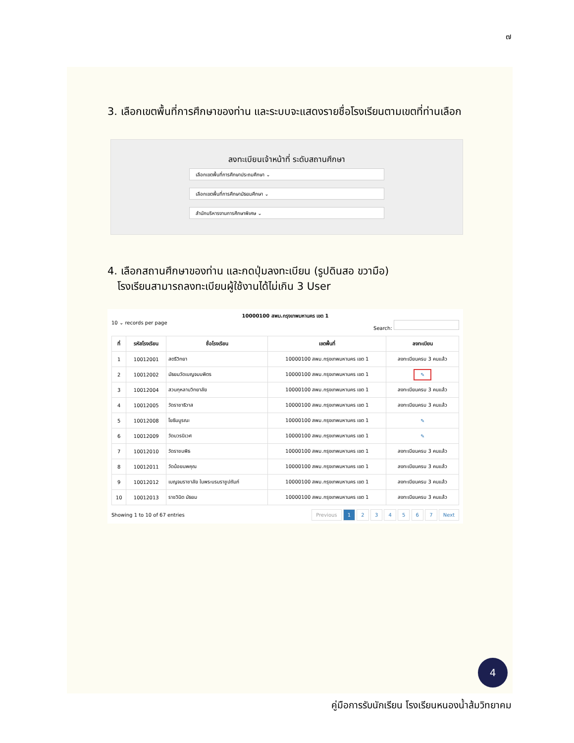๗
3. เลือกเขตพื้นที่การศึกษาของท่าน และระบบจะแสดงรายชื่อโรงเรียนตามเขตที่ท่านเลือก
ลงทะเบียนเจ้าหน้าที่ ระดับสถานศึกษา
เลือกเขตพื้นที่การศึกษาประถมศึกษา ⌄
เลือกเขตพื้นที่การศึกษามัธยมศึกษา ⌄
สำนักบริหารงานการศึกษาพิเศษ ⌄
4. เลือกสถานศึกษาของท่าน และกดปุ่มลงทะเบียน (รูปดินสอ ขวามือ)
โรงเรียนสามารถลงทะเบียนผู้ใช้งานได้ไม่เกิน 3 User
10000100 สพม.กรุงเทพมหานคร เขต 1
10 ⌄ records per page Search:
| ที่ | รหัสโรงเรียน | ชื่อโรงเรียน | เขตพื้นที่ | ลงทะเบียน |
| --- | --- | --- | --- | --- |
| 1 | 10012001 | สตรีวิทยา | 10000100 สพม.กรุงเทพมหานคร เขต 1 | ลงทะเบียนครบ 3 คนแล้ว |
| 2 | 10012002 | มัธยมวัดเบญจมบพิตร | 10000100 สพม.กรุงเทพมหานคร เขต 1 | ✎ |
| 3 | 10012004 | สวนกุหลาบวิทยาลัย | 10000100 สพม.กรุงเทพมหานคร เขต 1 | ลงทะเบียนครบ 3 คนแล้ว |
| 4 | 10012005 | วัดราชาธิวาส | 10000100 สพม.กรุงเทพมหานคร เขต 1 | ลงทะเบียนครบ 3 คนแล้ว |
| 5 | 10012008 | โยธินบูรณะ | 10000100 สพม.กรุงเทพมหานคร เขต 1 | ✎ |
| 6 | 10012009 | วัดบวรนิเวศ | 10000100 สพม.กรุงเทพมหานคร เขต 1 | ✎ |
| 7 | 10012010 | วัดราชบพิธ | 10000100 สพม.กรุงเทพมหานคร เขต 1 | ลงทะเบียนครบ 3 คนแล้ว |
| 8 | 10012011 | วัดน้อยนพคุณ | 10000100 สพม.กรุงเทพมหานคร เขต 1 | ลงทะเบียนครบ 3 คนแล้ว |
| 9 | 10012012 | เบญจมราชาลัย ในพระบรมราชูปถัมภ์ | 10000100 สพม.กรุงเทพมหานคร เขต 1 | ลงทะเบียนครบ 3 คนแล้ว |
| 10 | 10012013 | ราชวินิต มัธยม | 10000100 สพม.กรุงเทพมหานคร เขต 1 | ลงทะเบียนครบ 3 คนแล้ว |
Showing 1 to 10 of 67 entries Previous 1 2 3 4 5 6 7 Next
4
คู่มือการรับนักเรียน โรงเรียนหนองน้ำส้มวิทยาคม